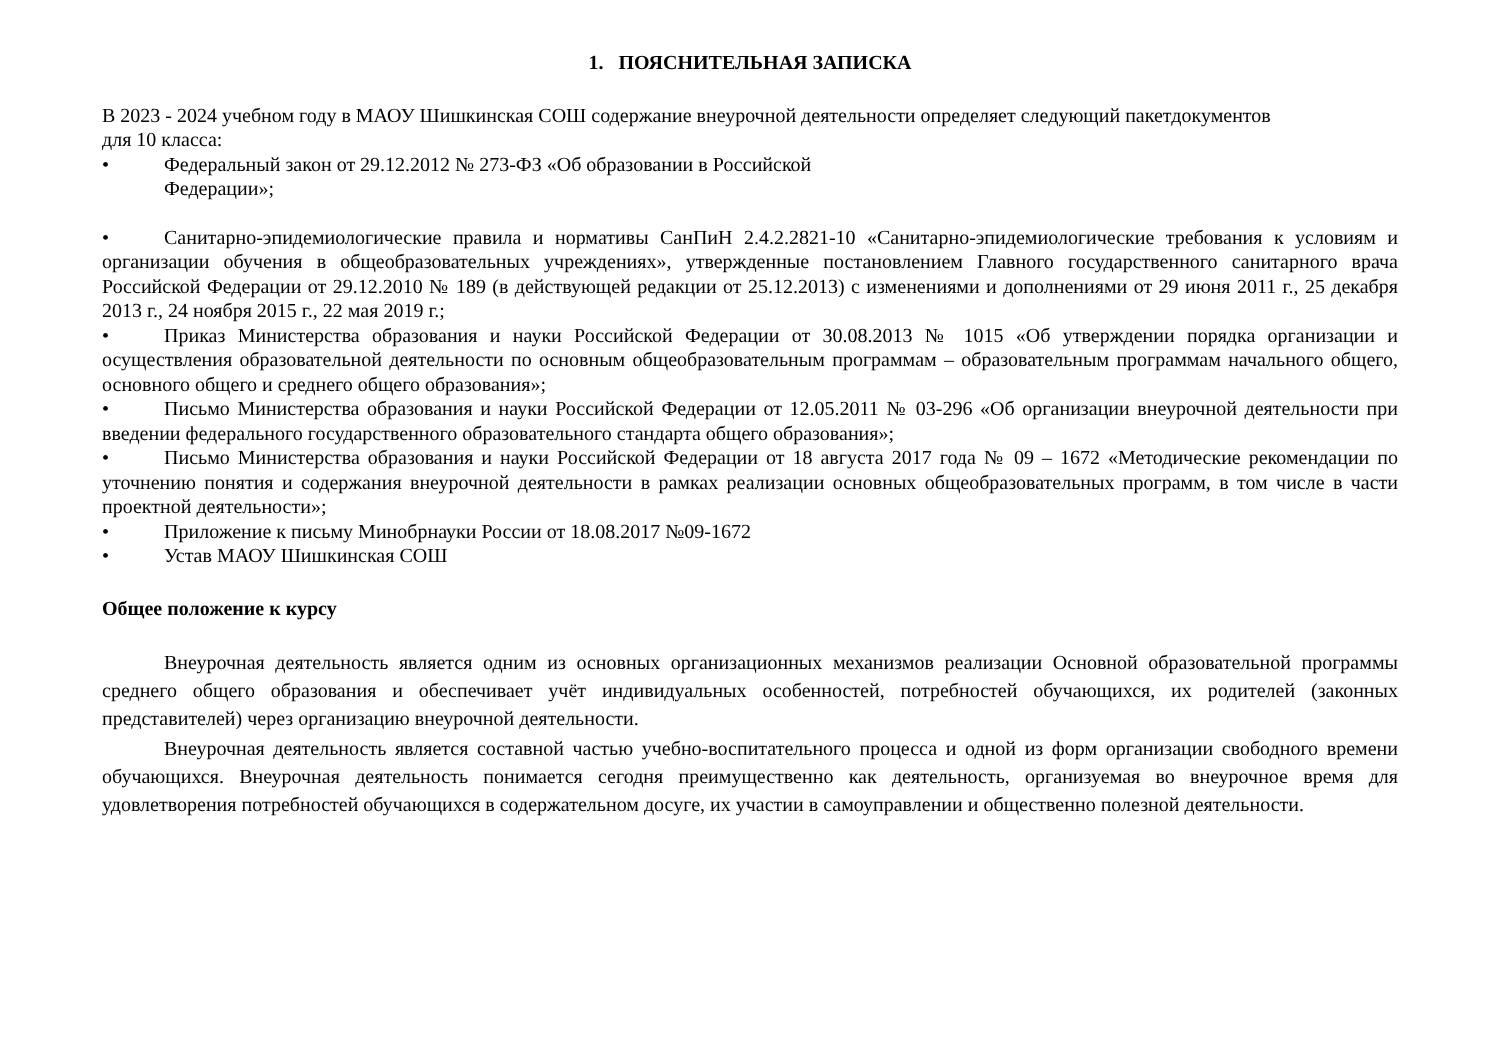1. ПОЯСНИТЕЛЬНАЯ ЗАПИСКА
В 2023 - 2024 учебном году в МАОУ Шишкинская СОШ содержание внеурочной деятельности определяет следующий пакетдокументов
для 10 класса:
• Федеральный закон от 29.12.2012 № 273-ФЗ «Об образовании в Российской
Федерации»;
• Санитарно-эпидемиологические правила и нормативы СанПиН 2.4.2.2821-10 «Санитарно-эпидемиологические требования к условиям и организации обучения в общеобразовательных учреждениях», утвержденные постановлением Главного государственного санитарного врача Российской Федерации от 29.12.2010 № 189 (в действующей редакции от 25.12.2013) с изменениями и дополнениями от 29 июня 2011 г., 25 декабря 2013 г., 24 ноября 2015 г., 22 мая 2019 г.;
• Приказ Министерства образования и науки Российской Федерации от 30.08.2013 № 1015 «Об утверждении порядка организации и осуществления образовательной деятельности по основным общеобразовательным программам – образовательным программам начального общего, основного общего и среднего общего образования»;
• Письмо Министерства образования и науки Российской Федерации от 12.05.2011 № 03-296 «Об организации внеурочной деятельности при введении федерального государственного образовательного стандарта общего образования»;
• Письмо Министерства образования и науки Российской Федерации от 18 августа 2017 года № 09 – 1672 «Методические рекомендации по уточнению понятия и содержания внеурочной деятельности в рамках реализации основных общеобразовательных программ, в том числе в части проектной деятельности»;
• Приложение к письму Минобрнауки России от 18.08.2017 №09-1672
• Устав МАОУ Шишкинская СОШ
Общее положение к курсу
Внеурочная деятельность является одним из основных организационных механизмов реализации Основной образовательной программы среднего общего образования и обеспечивает учёт индивидуальных особенностей, потребностей обучающихся, их родителей (законных представителей) через организацию внеурочной деятельности.
Внеурочная деятельность является составной частью учебно-воспитательного процесса и одной из форм организации свободного времени обучающихся. Внеурочная деятельность понимается сегодня преимущественно как деятельность, организуемая во внеурочное время для удовлетворения потребностей обучающихся в содержательном досуге, их участии в самоуправлении и общественно полезной деятельности.